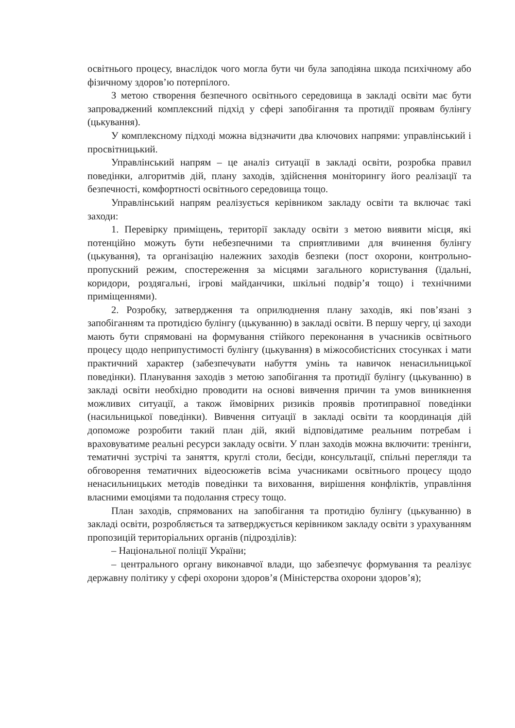освітнього процесу, внаслідок чого могла бути чи була заподіяна шкода психічному або фізичному здоров’ю потерпілого.
З метою створення безпечного освітнього середовища в закладі освіти має бути запроваджений комплексний підхід у сфері запобігання та протидії проявам булінгу (цькування).
У комплексному підході можна відзначити два ключових напрями: управлінський і просвітницький.
Управлінський напрям – це аналіз ситуації в закладі освіти, розробка правил поведінки, алгоритмів дій, плану заходів, здійснення моніторингу його реалізації та безпечності, комфортності освітнього середовища тощо.
Управлінський напрям реалізується керівником закладу освіти та включає такі заходи:
1. Перевірку приміщень, території закладу освіти з метою виявити місця, які потенційно можуть бути небезпечними та сприятливими для вчинення булінгу (цькування), та організацію належних заходів безпеки (пост охорони, контрольно-пропускний режим, спостереження за місцями загального користування (їдальні, коридори, роздягальні, ігрові майданчики, шкільні подвір’я тощо) і технічними приміщеннями).
2. Розробку, затвердження та оприлюднення плану заходів, які пов’язані з запобіганням та протидією булінгу (цькуванню) в закладі освіти. В першу чергу, ці заходи мають бути спрямовані на формування стійкого переконання в учасників освітнього процесу щодо неприпустимості булінгу (цькування) в міжособистісних стосунках і мати практичний характер (забезпечувати набуття умінь та навичок ненасильницької поведінки). Планування заходів з метою запобігання та протидії булінгу (цькуванню) в закладі освіти необхідно проводити на основі вивчення причин та умов виникнення можливих ситуації, а також ймовірних ризиків проявів протиправної поведінки (насильницької поведінки). Вивчення ситуації в закладі освіти та координація дій допоможе розробити такий план дій, який відповідатиме реальним потребам і враховуватиме реальні ресурси закладу освіти. У план заходів можна включити: тренінги, тематичні зустрічі та заняття, круглі столи, бесіди, консультації, спільні перегляди та обговорення тематичних відеосюжетів всіма учасниками освітнього процесу щодо ненасильницьких методів поведінки та виховання, вирішення конфліктів, управління власними емоціями та подолання стресу тощо.
План заходів, спрямованих на запобігання та протидію булінгу (цькуванню) в закладі освіти, розробляється та затверджується керівником закладу освіти з урахуванням пропозицій територіальних органів (підрозділів):
– Національної поліції України;
– центрального органу виконавчої влади, що забезпечує формування та реалізує державну політику у сфері охорони здоров’я (Міністерства охорони здоров’я);